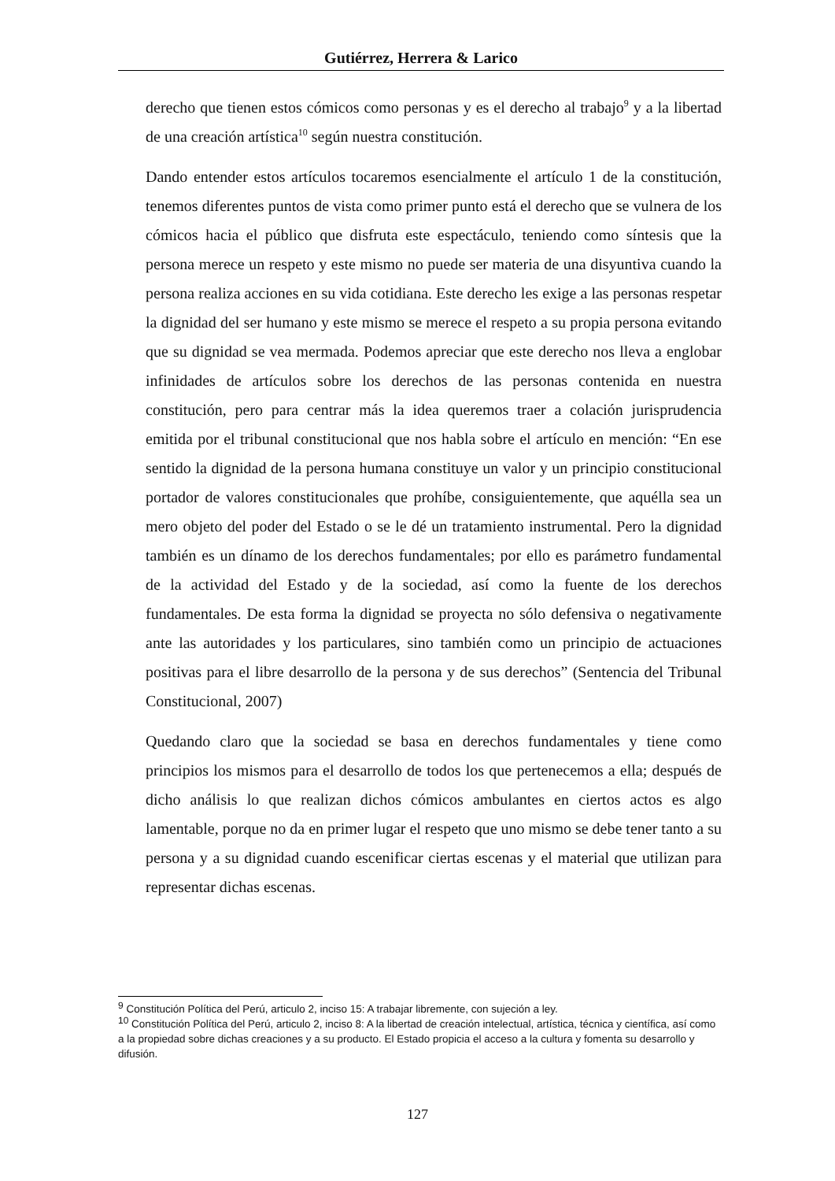Gutiérrez, Herrera & Larico
derecho que tienen estos cómicos como personas y es el derecho al trabajo<sup>9</sup> y a la libertad de una creación artística<sup>10</sup> según nuestra constitución.
Dando entender estos artículos tocaremos esencialmente el artículo 1 de la constitución, tenemos diferentes puntos de vista como primer punto está el derecho que se vulnera de los cómicos hacia el público que disfruta este espectáculo, teniendo como síntesis que la persona merece un respeto y este mismo no puede ser materia de una disyuntiva cuando la persona realiza acciones en su vida cotidiana. Este derecho les exige a las personas respetar la dignidad del ser humano y este mismo se merece el respeto a su propia persona evitando que su dignidad se vea mermada. Podemos apreciar que este derecho nos lleva a englobar infinidades de artículos sobre los derechos de las personas contenida en nuestra constitución, pero para centrar más la idea queremos traer a colación jurisprudencia emitida por el tribunal constitucional que nos habla sobre el artículo en mención: “En ese sentido la dignidad de la persona humana constituye un valor y un principio constitucional portador de valores constitucionales que prohíbe, consiguientemente, que aquélla sea un mero objeto del poder del Estado o se le dé un tratamiento instrumental. Pero la dignidad también es un dínamo de los derechos fundamentales; por ello es parámetro fundamental de la actividad del Estado y de la sociedad, así como la fuente de los derechos fundamentales. De esta forma la dignidad se proyecta no sólo defensiva o negativamente ante las autoridades y los particulares, sino también como un principio de actuaciones positivas para el libre desarrollo de la persona y de sus derechos” (Sentencia del Tribunal Constitucional, 2007)
Quedando claro que la sociedad se basa en derechos fundamentales y tiene como principios los mismos para el desarrollo de todos los que pertenecemos a ella; después de dicho análisis lo que realizan dichos cómicos ambulantes en ciertos actos es algo lamentable, porque no da en primer lugar el respeto que uno mismo se debe tener tanto a su persona y a su dignidad cuando escenificar ciertas escenas y el material que utilizan para representar dichas escenas.
<sup>9</sup> Constitución Política del Perú, articulo 2, inciso 15: A trabajar libremente, con sujeción a ley.
<sup>10</sup> Constitución Política del Perú, articulo 2, inciso 8: A la libertad de creación intelectual, artística, técnica y científica, así como a la propiedad sobre dichas creaciones y a su producto. El Estado propicia el acceso a la cultura y fomenta su desarrollo y difusión.
127